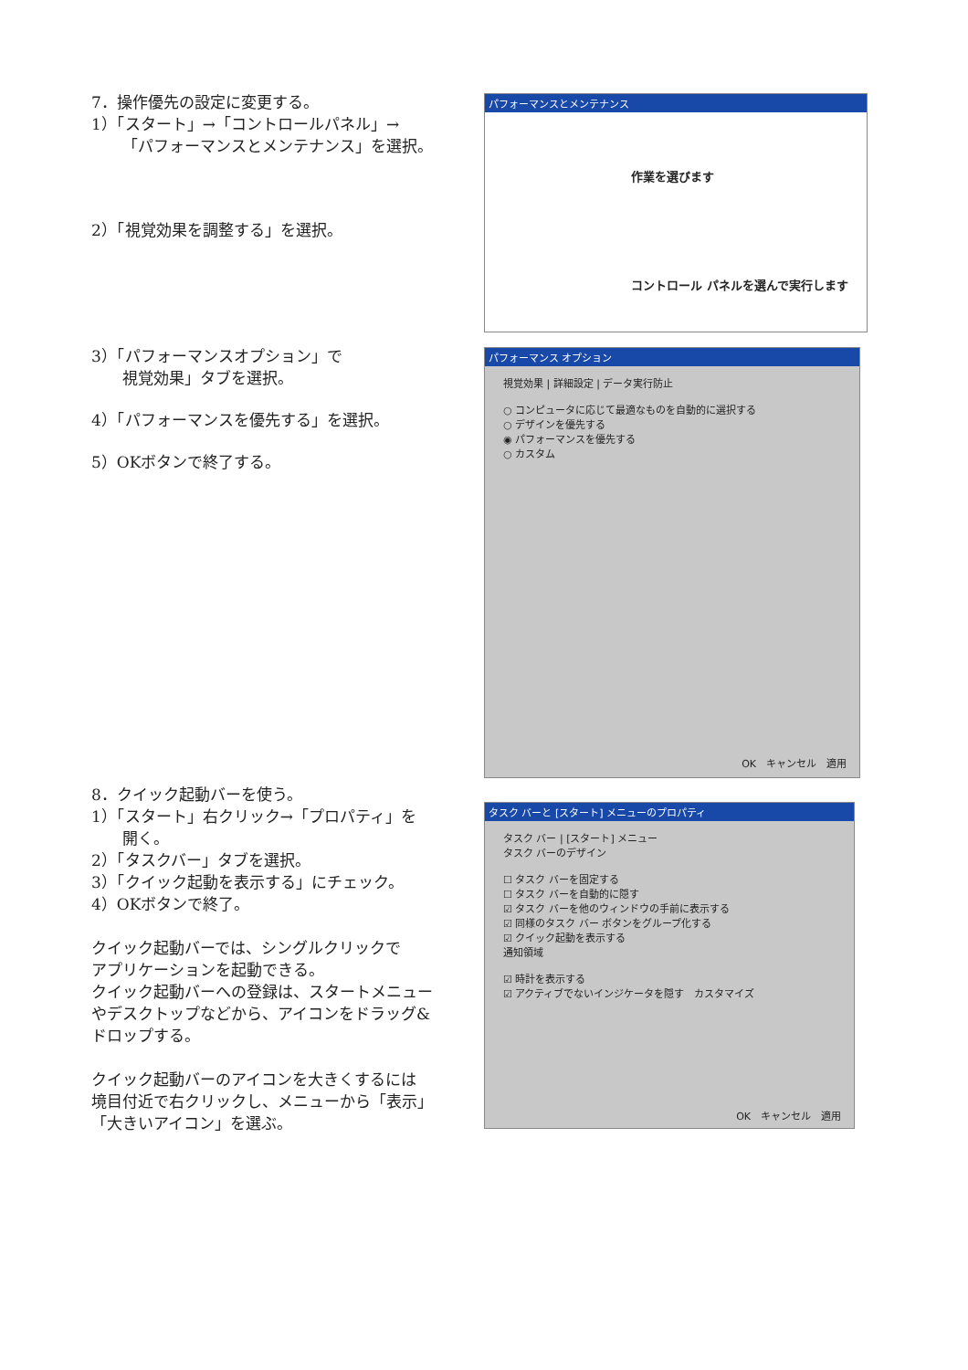7．操作優先の設定に変更する。
1）「スタート」→「コントロールパネル」→
「パフォーマンスとメンテナンス」を選択。
2）「視覚効果を調整する」を選択。
パフォーマンスとメンテナンス
作業を選びます
コントロール パネルを選んで実行します
3）「パフォーマンスオプション」で
視覚効果」タブを選択。
4）「パフォーマンスを優先する」を選択。
5）OKボタンで終了する。
パフォーマンス オプション
視覚効果 | 詳細設定 | データ実行防止
○ コンピュータに応じて最適なものを自動的に選択する
○ デザインを優先する
◉ パフォーマンスを優先する
○ カスタム
OK　キャンセル　適用
8．クイック起動バーを使う。
1）「スタート」右クリック→「プロパティ」を
開く。
2）「タスクバー」タブを選択。
3）「クイック起動を表示する」にチェック。
4）OKボタンで終了。
クイック起動バーでは、シングルクリックで
アプリケーションを起動できる。
クイック起動バーへの登録は、スタートメニュー
やデスクトップなどから、アイコンをドラッグ&
ドロップする。
クイック起動バーのアイコンを大きくするには
境目付近で右クリックし、メニューから「表示」
「大きいアイコン」を選ぶ。
タスク バーと [スタート] メニューのプロパティ
タスク バー | [スタート] メニュー
タスク バーのデザイン
☐ タスク バーを固定する
☐ タスク バーを自動的に隠す
☑ タスク バーを他のウィンドウの手前に表示する
☑ 同様のタスク バー ボタンをグループ化する
☑ クイック起動を表示する
通知領域
☑ 時計を表示する
☑ アクティブでないインジケータを隠す　カスタマイズ
OK　キャンセル　適用